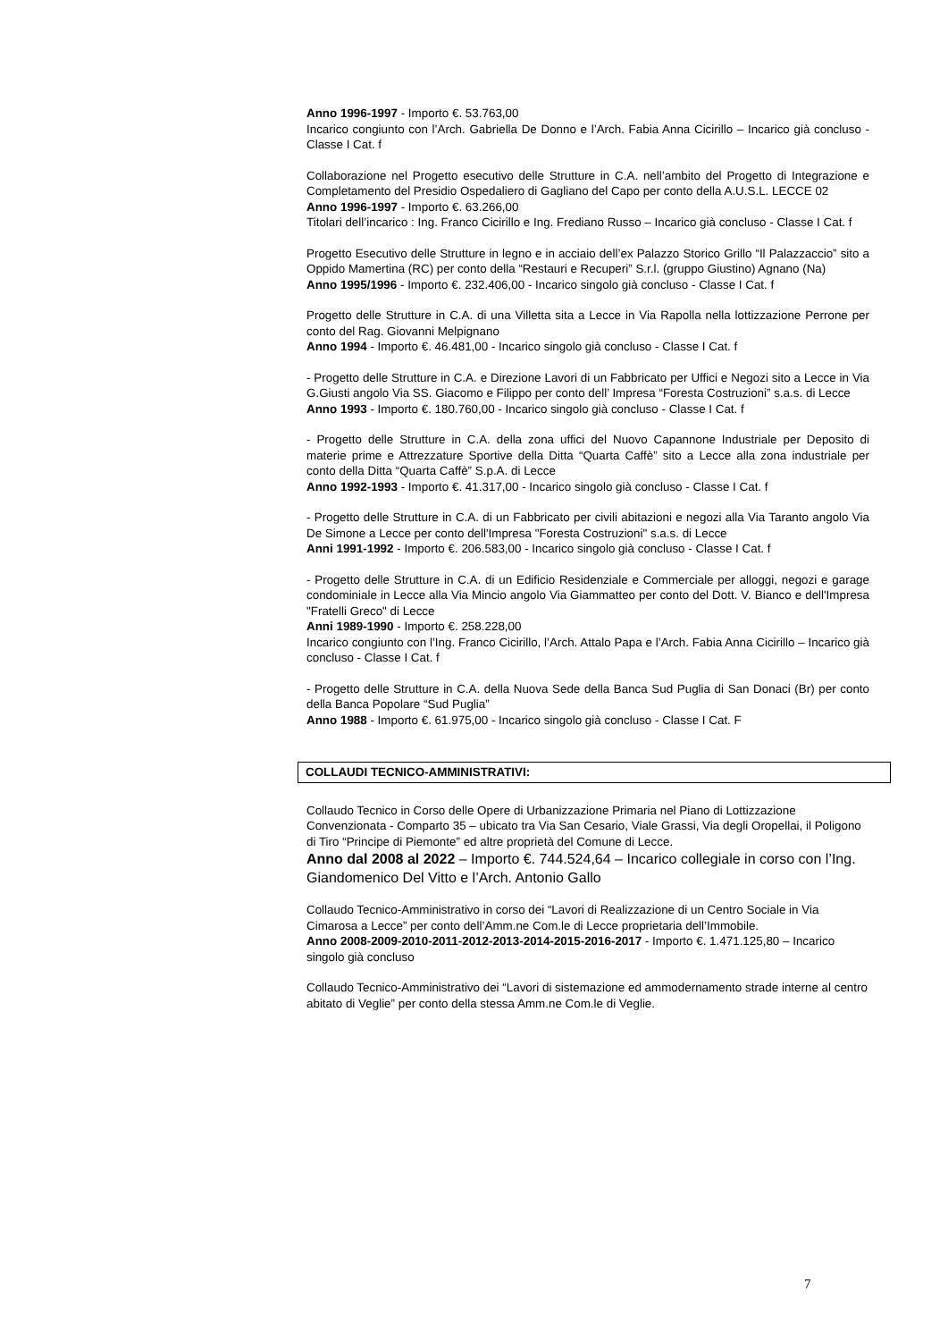Anno 1996-1997 - Importo €. 53.763,00
Incarico congiunto con l’Arch. Gabriella De Donno e l’Arch. Fabia Anna Cicirillo – Incarico già concluso - Classe I Cat. f
Collaborazione nel Progetto esecutivo delle Strutture in C.A. nell’ambito del Progetto di Integrazione e Completamento del Presidio Ospedaliero di Gagliano del Capo per conto della A.U.S.L. LECCE 02
Anno 1996-1997 - Importo €. 63.266,00
Titolari dell’incarico : Ing. Franco Cicirillo e Ing. Frediano Russo – Incarico già concluso - Classe I Cat. f
Progetto Esecutivo delle Strutture in legno e in acciaio dell’ex Palazzo Storico Grillo “Il Palazzaccio” sito a Oppido Mamertina (RC) per conto della “Restauri e Recuperi” S.r.l. (gruppo Giustino) Agnano (Na)
Anno 1995/1996 - Importo €. 232.406,00 - Incarico singolo già concluso - Classe I Cat. f
Progetto delle Strutture in C.A. di una Villetta sita a Lecce in Via Rapolla nella lottizzazione Perrone per conto del Rag. Giovanni Melpignano
Anno 1994 - Importo €. 46.481,00 - Incarico singolo già concluso - Classe I Cat. f
- Progetto delle Strutture in C.A. e Direzione Lavori di un Fabbricato per Uffici e Negozi sito a Lecce in Via G.Giusti angolo Via SS. Giacomo e Filippo per conto dell’ Impresa “Foresta Costruzioni” s.a.s. di Lecce
Anno 1993 - Importo €. 180.760,00 - Incarico singolo già concluso - Classe I Cat. f
- Progetto delle Strutture in C.A. della zona uffici del Nuovo Capannone Industriale per Deposito di materie prime e Attrezzature Sportive della Ditta “Quarta Caffè” sito a Lecce alla zona industriale per conto della Ditta “Quarta Caffè” S.p.A. di Lecce
Anno 1992-1993 - Importo €. 41.317,00 - Incarico singolo già concluso - Classe I Cat. f
- Progetto delle Strutture in C.A. di un Fabbricato per civili abitazioni e negozi alla Via Taranto angolo Via De Simone a Lecce per conto dell'Impresa "Foresta Costruzioni" s.a.s. di Lecce
Anni 1991-1992 - Importo €. 206.583,00 - Incarico singolo già concluso - Classe I Cat. f
- Progetto delle Strutture in C.A. di un Edificio Residenziale e Commerciale per alloggi, negozi e garage condominiale in Lecce alla Via Mincio angolo Via Giammatteo per conto del Dott. V. Bianco e dell'Impresa "Fratelli Greco" di Lecce
Anni 1989-1990 - Importo €. 258.228,00
Incarico congiunto con l’Ing. Franco Cicirillo, l’Arch. Attalo Papa e l’Arch. Fabia Anna Cicirillo – Incarico già concluso - Classe I Cat. f
- Progetto delle Strutture in C.A. della Nuova Sede della Banca Sud Puglia di San Donaci (Br) per conto della Banca Popolare “Sud Puglia”
Anno 1988 - Importo €. 61.975,00 - Incarico singolo già concluso - Classe I Cat. F
COLLAUDI TECNICO-AMMINISTRATIVI:
Collaudo Tecnico in Corso delle Opere di Urbanizzazione Primaria nel Piano di Lottizzazione Convenzionata - Comparto 35 – ubicato tra Via San Cesario, Viale Grassi, Via degli Oropellai, il Poligono di Tiro “Principe di Piemonte” ed altre proprietà del Comune di Lecce.
Anno dal 2008 al 2022 – Importo €. 744.524,64 – Incarico collegiale in corso con l’Ing. Giandomenico Del Vitto e l’Arch. Antonio Gallo
Collaudo Tecnico-Amministrativo in corso dei “Lavori di Realizzazione di un Centro Sociale in Via Cimarosa a Lecce” per conto dell’Amm.ne Com.le di Lecce proprietaria dell’Immobile.
Anno 2008-2009-2010-2011-2012-2013-2014-2015-2016-2017 - Importo €. 1.471.125,80 – Incarico singolo già concluso
Collaudo Tecnico-Amministrativo dei “Lavori di sistemazione ed ammodernamento strade interne al centro abitato di Veglie” per conto della stessa Amm.ne Com.le di Veglie.
7